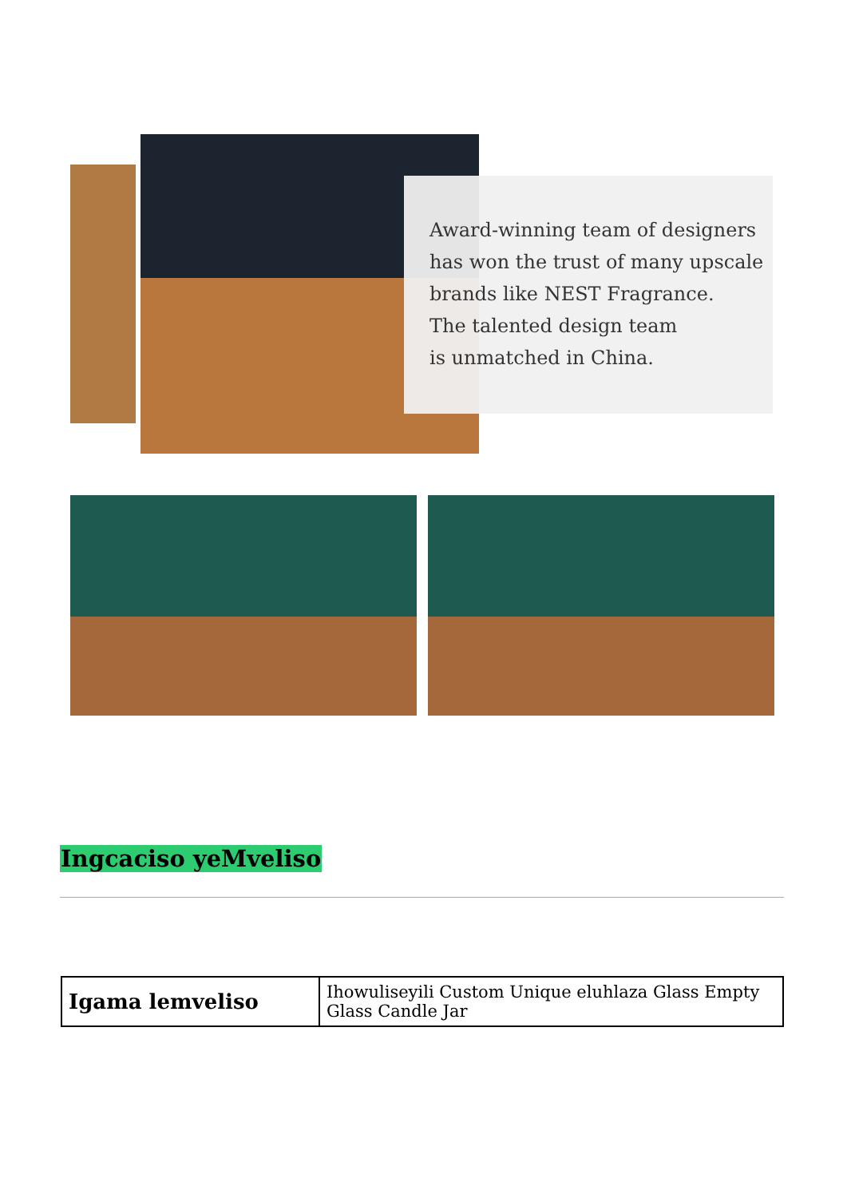Award-winning team of designers
has won the trust of many upscale
brands like NEST Fragrance.
The talented design team
is unmatched in China.
Ingcaciso yeMveliso
| Igama lemveliso | Ihowuliseyili Custom Unique eluhlaza Glass Empty Glass Candle Jar |